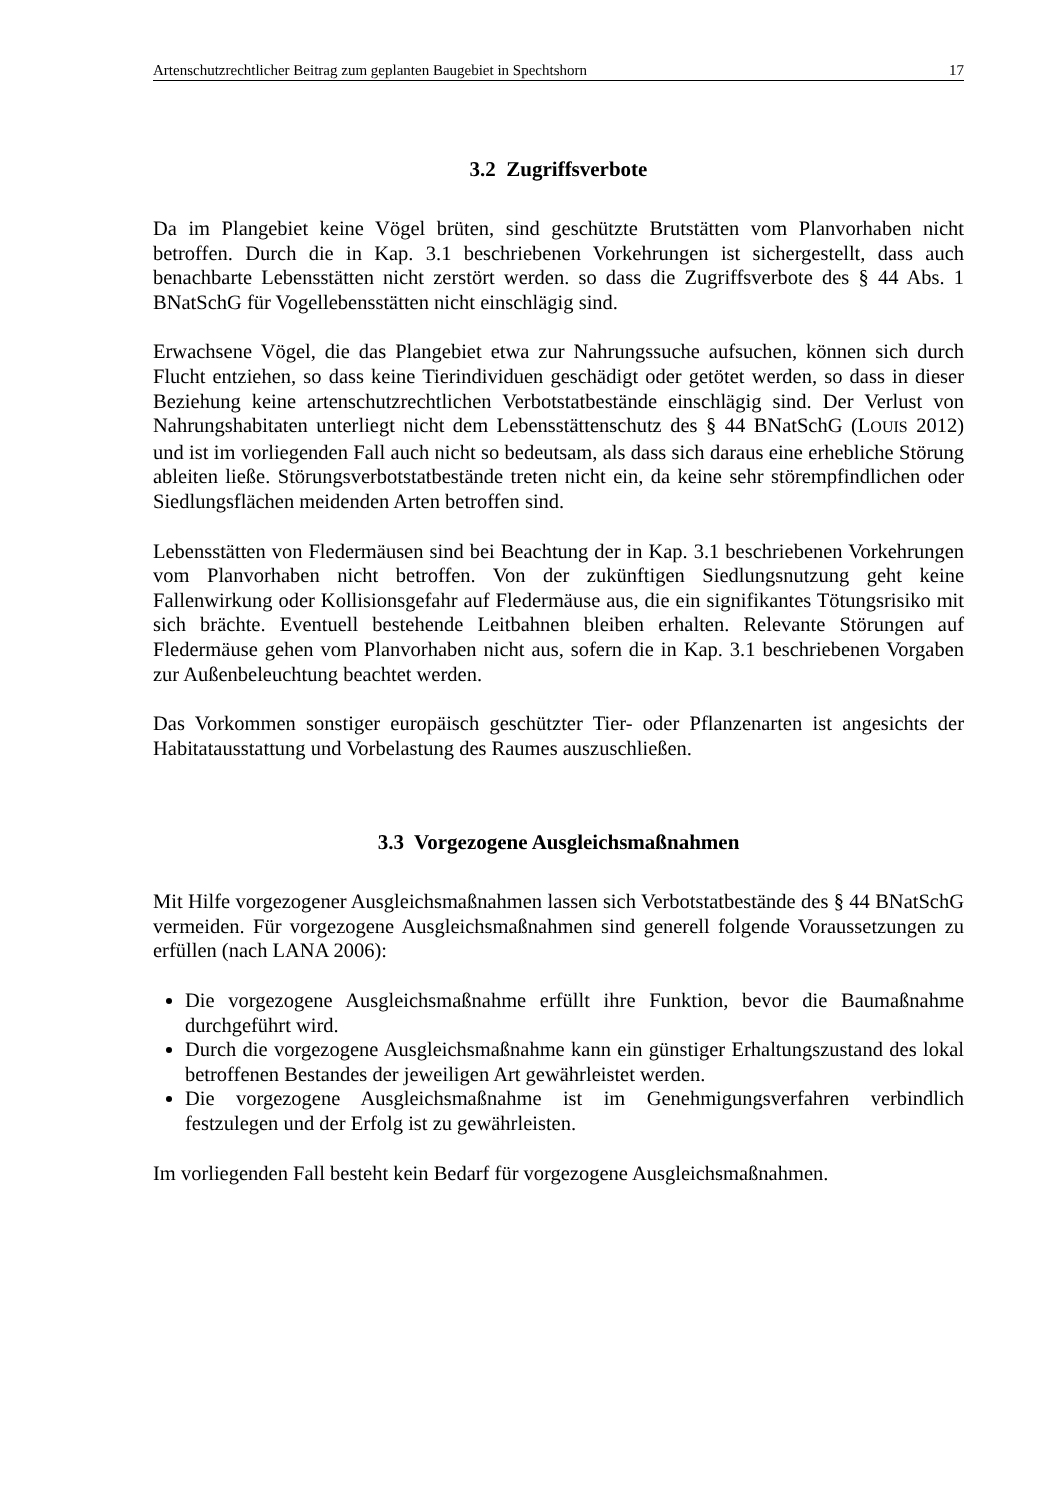Artenschutzrechtlicher Beitrag zum geplanten Baugebiet in Spechtshorn 17
3.2 Zugriffsverbote
Da im Plangebiet keine Vögel brüten, sind geschützte Brutstätten vom Planvorhaben nicht betroffen. Durch die in Kap. 3.1 beschriebenen Vorkehrungen ist sichergestellt, dass auch benachbarte Lebensstätten nicht zerstört werden. so dass die Zugriffsverbote des § 44 Abs. 1 BNatSchG für Vogellebensstätten nicht einschlägig sind.
Erwachsene Vögel, die das Plangebiet etwa zur Nahrungssuche aufsuchen, können sich durch Flucht entziehen, so dass keine Tierindividuen geschädigt oder getötet werden, so dass in dieser Beziehung keine artenschutzrechtlichen Verbotstatbestände einschlägig sind. Der Verlust von Nahrungshabitaten unterliegt nicht dem Lebensstättenschutz des § 44 BNatSchG (LOUIS 2012) und ist im vorliegenden Fall auch nicht so bedeutsam, als dass sich daraus eine erhebliche Störung ableiten ließe. Störungsverbotstatbestände treten nicht ein, da keine sehr störempfindlichen oder Siedlungsflächen meidenden Arten betroffen sind.
Lebensstätten von Fledermäusen sind bei Beachtung der in Kap. 3.1 beschriebenen Vorkehrungen vom Planvorhaben nicht betroffen. Von der zukünftigen Siedlungsnutzung geht keine Fallenwirkung oder Kollisionsgefahr auf Fledermäuse aus, die ein signifikantes Tötungsrisiko mit sich brächte. Eventuell bestehende Leitbahnen bleiben erhalten. Relevante Störungen auf Fledermäuse gehen vom Planvorhaben nicht aus, sofern die in Kap. 3.1 beschriebenen Vorgaben zur Außenbeleuchtung beachtet werden.
Das Vorkommen sonstiger europäisch geschützter Tier- oder Pflanzenarten ist angesichts der Habitatausstattung und Vorbelastung des Raumes auszuschließen.
3.3 Vorgezogene Ausgleichsmaßnahmen
Mit Hilfe vorgezogener Ausgleichsmaßnahmen lassen sich Verbotstatbestände des § 44 BNatSchG vermeiden. Für vorgezogene Ausgleichsmaßnahmen sind generell folgende Voraussetzungen zu erfüllen (nach LANA 2006):
Die vorgezogene Ausgleichsmaßnahme erfüllt ihre Funktion, bevor die Baumaßnahme durchgeführt wird.
Durch die vorgezogene Ausgleichsmaßnahme kann ein günstiger Erhaltungszustand des lokal betroffenen Bestandes der jeweiligen Art gewährleistet werden.
Die vorgezogene Ausgleichsmaßnahme ist im Genehmigungsverfahren verbindlich festzulegen und der Erfolg ist zu gewährleisten.
Im vorliegenden Fall besteht kein Bedarf für vorgezogene Ausgleichsmaßnahmen.